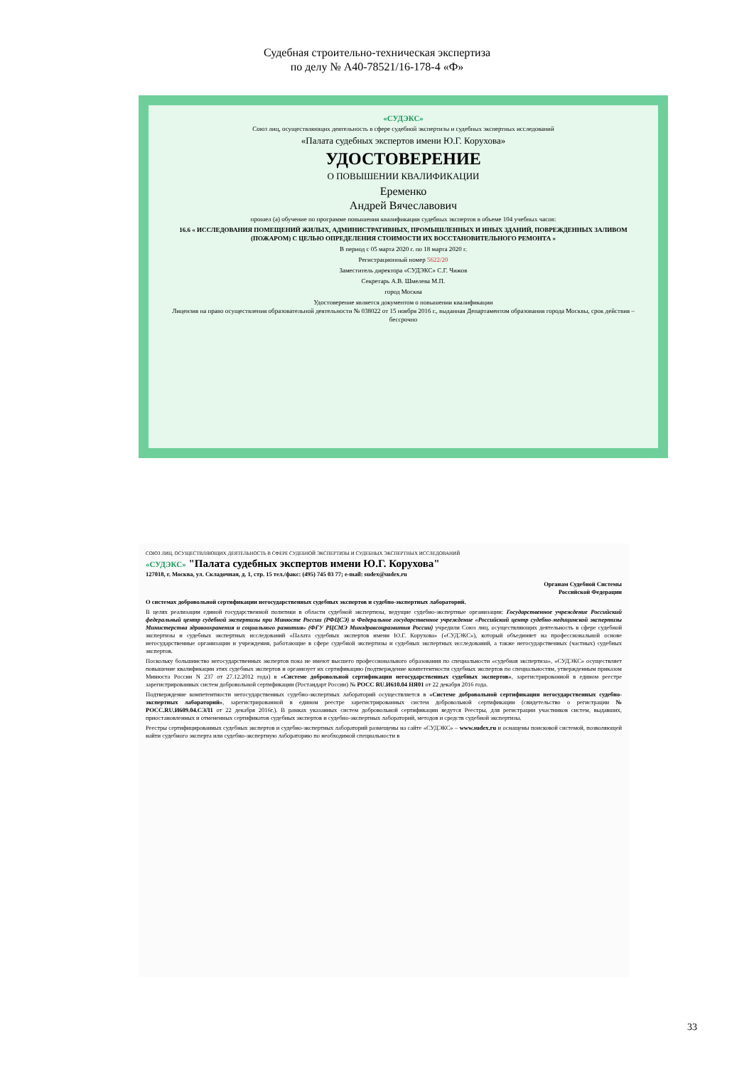Судебная строительно-техническая экспертиза
по делу № А40-78521/16-178-4 «Ф»
«СУДЭКС»
Союз лиц, осуществляющих деятельность в сфере судебной экспертизы и судебных экспертных исследований
«Палата судебных экспертов имени Ю.Г. Корухова»
УДОСТОВЕРЕНИЕ
О ПОВЫШЕНИИ КВАЛИФИКАЦИИ
Еременко
Андрей Вячеславович
прошел (а) обучение по программе повышения квалификации судебных экспертов в объеме 104 учебных часов:
16.6 « ИССЛЕДОВАНИЯ ПОМЕЩЕНИЙ ЖИЛЫХ, АДМИНИСТРАТИВНЫХ, ПРОМЫШЛЕННЫХ И ИНЫХ ЗДАНИЙ, ПОВРЕЖДЕННЫХ ЗАЛИВОМ (ПОЖАРОМ) С ЦЕЛЬЮ ОПРЕДЕЛЕНИЯ СТОИМОСТИ ИХ ВОССТАНОВИТЕЛЬНОГО РЕМОНТА »
В период с 05 марта 2020 г. по 18 марта 2020 г.
Регистрационный номер 5622/20
Заместитель директора «СУДЭКС» С.Г. Чижов
Секретарь А.В. Шмелева М.П.
город Москва
Удостоверение является документом о повышении квалификации
Лицензия на право осуществления образовательной деятельности № 038022 от 15 ноября 2016 г., выданная Департаментом образования города Москвы, срок действия – бессрочно
СОЮЗ ЛИЦ, ОСУЩЕСТВЛЯЮЩИХ ДЕЯТЕЛЬНОСТЬ В СФЕРЕ СУДЕБНОЙ ЭКСПЕРТИЗЫ И СУДЕБНЫХ ЭКСПЕРТНЫХ ИССЛЕДОВАНИЙ
«СУДЭКС» "Палата судебных экспертов имени Ю.Г. Корухова"
127018, г. Москва, ул. Складочная, д. 1, стр. 15 тел./факс: (495) 745 03 77; e-mail: sudex@sudex.ru
Органам Судебной Системы
Российской Федерации
О системах добровольной сертификации негосударственных судебных экспертов и судебно-экспертных лабораторий.
В целях реализации единой государственной политики в области судебной экспертизы, ведущие судебно-экспертные организации: Государственное учреждение Российский федеральный центр судебной экспертизы при Минюсте России (РФЦСЭ) и Федеральное государственное учреждение «Российский центр судебно-медицинской экспертизы Министерства здравоохранения и социального развития» (ФГУ РЦСМЭ Минздравсоцразвития России) учредили Союз лиц, осуществляющих деятельность в сфере судебной экспертизы и судебных экспертных исследований «Палата судебных экспертов имени Ю.Г. Корухова» («СУДЭКС»), который объединяет на профессиональной основе негосударственные организации и учреждения, работающие в сфере судебной экспертизы и судебных экспертных исследований, а также негосударственных (частных) судебных экспертов.
Поскольку большинство негосударственных экспертов пока не имеют высшего профессионального образования по специальности «судебная экспертиза», «СУДЭКС» осуществляет повышение квалификации этих судебных экспертов и организует их сертификацию (подтверждение компетентности судебных экспертов по специальностям, утвержденным приказом Минюста России N 237 от 27.12.2012 года) в «Системе добровольной сертификации негосударственных судебных экспертов», зарегистрированной в едином реестре зарегистрированных систем добровольной сертификации (Ростандарт России) № РОСС RU.И610.04 НЯ01 от 22 декабря 2016 года.
Подтверждение компетентности негосударственных судебно-экспертных лабораторий осуществляется в «Системе добровольной сертификации негосударственных судебно-экспертных лабораторий», зарегистрированной в едином реестре зарегистрированных систем добровольной сертификации (свидетельство о регистрации № РОСС.RU.И609.04.СЭЛ1 от 22 декабря 2016г.). В рамках указанных систем добровольной сертификации ведутся Реестры, для регистрации участников систем, выдавших, приостановленных и отмененных сертификатов судебных экспертов и судебно-экспертных лабораторий, методов и средств судебной экспертизы.
Реестры сертифицированных судебных экспертов и судебно-экспертных лабораторий размещены на сайте «СУДЭКС» – www.sudex.ru и оснащены поисковой системой, позволяющей найти судебного эксперта или судебно-экспертную лабораторию по необходимой специальности в
33